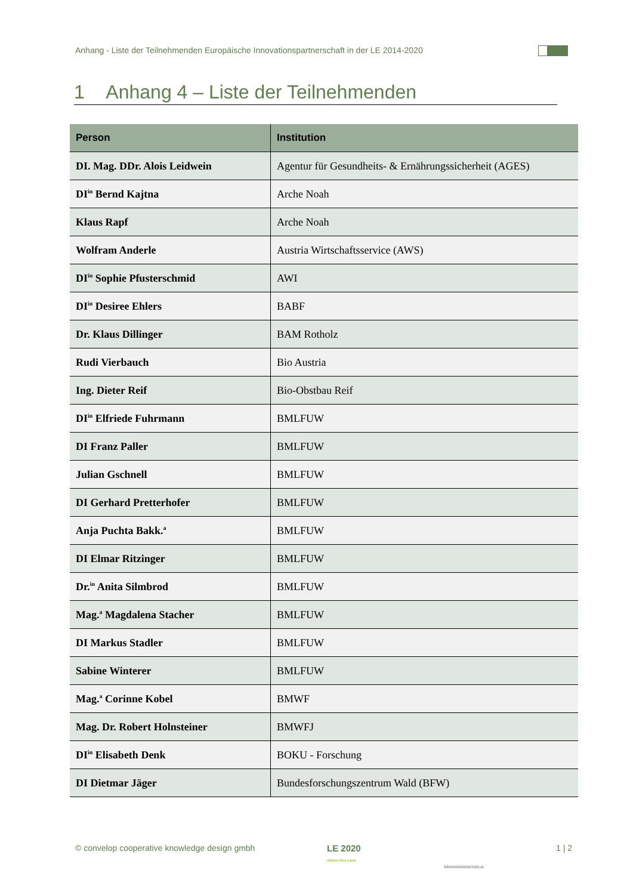Anhang - Liste der Teilnehmenden Europäische Innovationspartnerschaft in der LE 2014-2020
1 Anhang 4 – Liste der Teilnehmenden
| Person | Institution |
| --- | --- |
| DI. Mag. DDr. Alois Leidwein | Agentur für Gesundheits- & Ernährungssicherheit (AGES) |
| DI<sup>in</sup> Bernd Kajtna | Arche Noah |
| Klaus Rapf | Arche Noah |
| Wolfram Anderle | Austria Wirtschaftsservice (AWS) |
| DI<sup>in</sup> Sophie Pfusterschmid | AWI |
| DI<sup>in</sup> Desiree Ehlers | BABF |
| Dr. Klaus Dillinger | BAM Rotholz |
| Rudi Vierbauch | Bio Austria |
| Ing. Dieter Reif | Bio-Obstbau Reif |
| DI<sup>in</sup> Elfriede Fuhrmann | BMLFUW |
| DI Franz Paller | BMLFUW |
| Julian Gschnell | BMLFUW |
| DI Gerhard Pretterhofer | BMLFUW |
| Anja Puchta Bakk.<sup>a</sup> | BMLFUW |
| DI Elmar Ritzinger | BMLFUW |
| Dr.<sup>in</sup> Anita Silmbrod | BMLFUW |
| Mag.<sup>a</sup> Magdalena Stacher | BMLFUW |
| DI Markus Stadler | BMLFUW |
| Sabine Winterer | BMLFUW |
| Mag.<sup>a</sup> Corinne Kobel | BMWF |
| Mag. Dr. Robert Holnsteiner | BMWFJ |
| DI<sup>in</sup> Elisabeth Denk | BOKU - Forschung |
| DI Dietmar Jäger | Bundesforschungszentrum Wald (BFW) |
© convelop cooperative knowledge design gmbh
LE 2020
Allianz fürs Land
lebensministerium.at
1 | 2